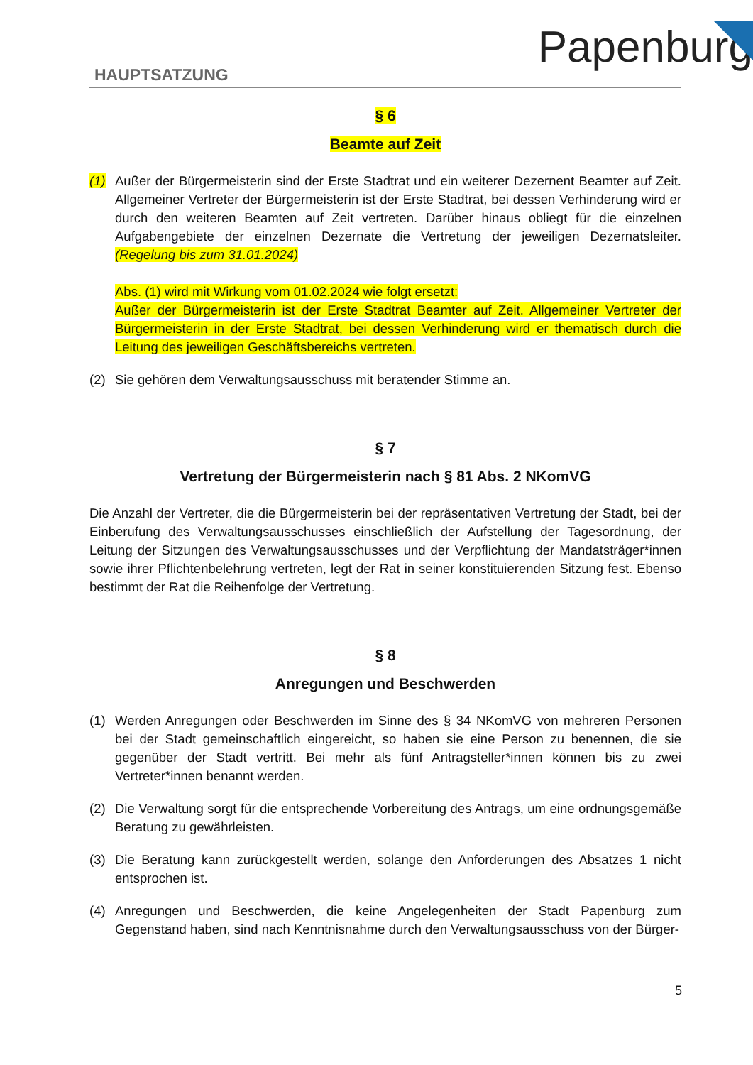Papenburg
HAUPTSATZUNG
§ 6
Beamte auf Zeit
(1) Außer der Bürgermeisterin sind der Erste Stadtrat und ein weiterer Dezernent Beamter auf Zeit. Allgemeiner Vertreter der Bürgermeisterin ist der Erste Stadtrat, bei dessen Verhinderung wird er durch den weiteren Beamten auf Zeit vertreten. Darüber hinaus obliegt für die einzelnen Aufgabengebiete der einzelnen Dezernate die Vertretung der jeweiligen Dezernatsleiter. (Regelung bis zum 31.01.2024)
Abs. (1) wird mit Wirkung vom 01.02.2024 wie folgt ersetzt:
Außer der Bürgermeisterin ist der Erste Stadtrat Beamter auf Zeit. Allgemeiner Vertreter der Bürgermeisterin in der Erste Stadtrat, bei dessen Verhinderung wird er thematisch durch die Leitung des jeweiligen Geschäftsbereichs vertreten.
(2) Sie gehören dem Verwaltungsausschuss mit beratender Stimme an.
§ 7
Vertretung der Bürgermeisterin nach § 81 Abs. 2 NKomVG
Die Anzahl der Vertreter, die die Bürgermeisterin bei der repräsentativen Vertretung der Stadt, bei der Einberufung des Verwaltungsausschusses einschließlich der Aufstellung der Tagesordnung, der Leitung der Sitzungen des Verwaltungsausschusses und der Verpflichtung der Mandatsträger*innen sowie ihrer Pflichtenbelehrung vertreten, legt der Rat in seiner konstituierenden Sitzung fest. Ebenso bestimmt der Rat die Reihenfolge der Vertretung.
§ 8
Anregungen und Beschwerden
(1) Werden Anregungen oder Beschwerden im Sinne des § 34 NKomVG von mehreren Personen bei der Stadt gemeinschaftlich eingereicht, so haben sie eine Person zu benennen, die sie gegenüber der Stadt vertritt. Bei mehr als fünf Antragsteller*innen können bis zu zwei Vertreter*innen benannt werden.
(2) Die Verwaltung sorgt für die entsprechende Vorbereitung des Antrags, um eine ordnungsgemäße Beratung zu gewährleisten.
(3) Die Beratung kann zurückgestellt werden, solange den Anforderungen des Absatzes 1 nicht entsprochen ist.
(4) Anregungen und Beschwerden, die keine Angelegenheiten der Stadt Papenburg zum Gegenstand haben, sind nach Kenntnisnahme durch den Verwaltungsausschuss von der Bürger-
5